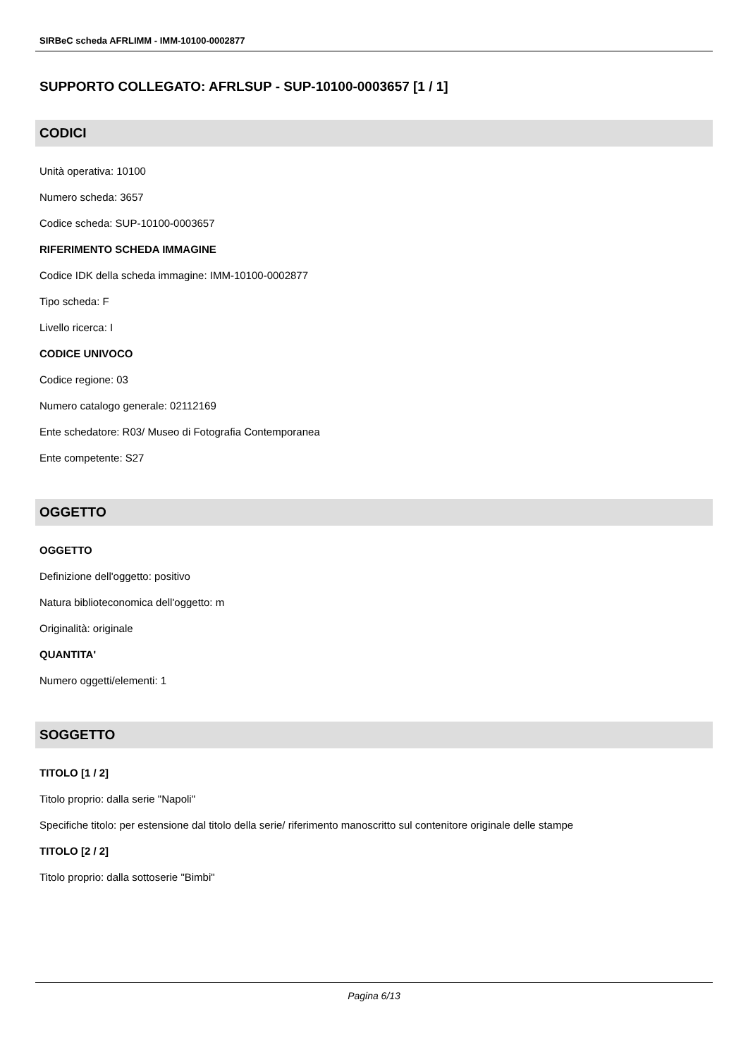SIRBeC scheda AFRLIMM - IMM-10100-0002877
SUPPORTO COLLEGATO: AFRLSUP - SUP-10100-0003657 [1 / 1]
CODICI
Unità operativa: 10100
Numero scheda: 3657
Codice scheda: SUP-10100-0003657
RIFERIMENTO SCHEDA IMMAGINE
Codice IDK della scheda immagine: IMM-10100-0002877
Tipo scheda: F
Livello ricerca: I
CODICE UNIVOCO
Codice regione: 03
Numero catalogo generale: 02112169
Ente schedatore: R03/ Museo di Fotografia Contemporanea
Ente competente: S27
OGGETTO
OGGETTO
Definizione dell'oggetto: positivo
Natura biblioteconomica dell'oggetto: m
Originalità: originale
QUANTITA'
Numero oggetti/elementi: 1
SOGGETTO
TITOLO [1 / 2]
Titolo proprio: dalla serie "Napoli"
Specifiche titolo: per estensione dal titolo della serie/ riferimento manoscritto sul contenitore originale delle stampe
TITOLO [2 / 2]
Titolo proprio: dalla sottoserie "Bimbi"
Pagina 6/13